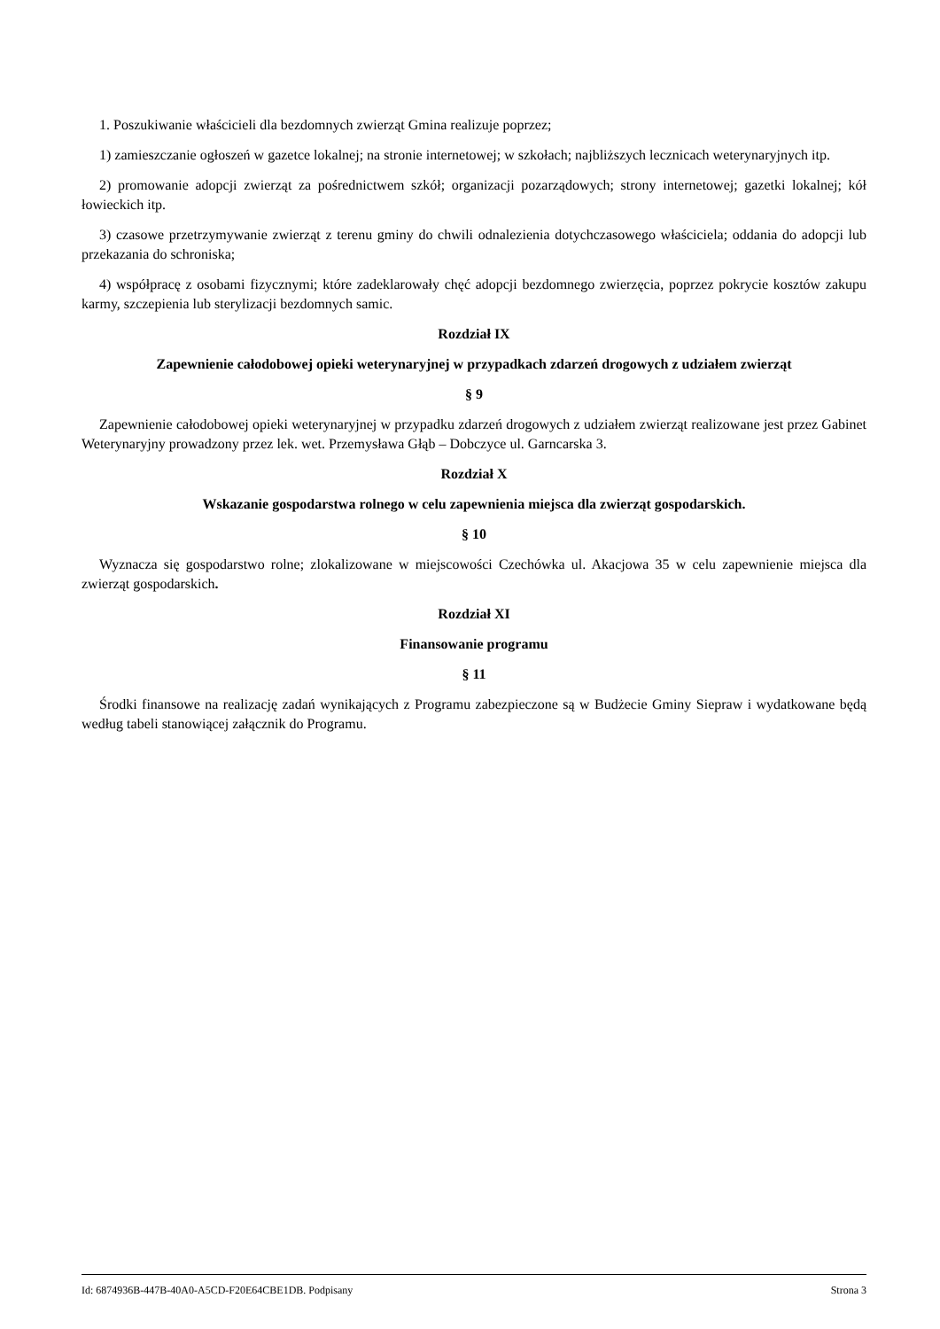1. Poszukiwanie właścicieli dla bezdomnych zwierząt Gmina realizuje poprzez;
1) zamieszczanie ogłoszeń w gazetce lokalnej; na stronie internetowej; w szkołach; najbliższych lecznicach weterynaryjnych itp.
2) promowanie adopcji zwierząt za pośrednictwem szkół; organizacji pozarządowych; strony internetowej; gazetki lokalnej; kół łowieckich itp.
3) czasowe przetrzymywanie zwierząt z terenu gminy do chwili odnalezienia dotychczasowego właściciela; oddania do adopcji lub przekazania do schroniska;
4) współpracę z osobami fizycznymi; które zadeklarowały chęć adopcji bezdomnego zwierzęcia, poprzez pokrycie kosztów zakupu karmy, szczepienia lub sterylizacji bezdomnych samic.
Rozdział IX
Zapewnienie całodobowej opieki weterynaryjnej w przypadkach zdarzeń drogowych z udziałem zwierząt
§ 9
Zapewnienie całodobowej opieki weterynaryjnej w przypadku zdarzeń drogowych z udziałem zwierząt realizowane jest przez Gabinet Weterynaryjny prowadzony przez lek. wet. Przemysława Głąb – Dobczyce ul. Garncarska 3.
Rozdział X
Wskazanie gospodarstwa rolnego w celu zapewnienia miejsca dla zwierząt gospodarskich.
§ 10
Wyznacza się gospodarstwo rolne; zlokalizowane w miejscowości Czechówka ul. Akacjowa 35 w celu zapewnienie miejsca dla zwierząt gospodarskich.
Rozdział XI
Finansowanie programu
§ 11
Środki finansowe na realizację zadań wynikających z Programu zabezpieczone są w Budżecie Gminy Siepraw i wydatkowane będą według tabeli stanowiącej załącznik do Programu.
Id: 6874936B-447B-40A0-A5CD-F20E64CBE1DB. Podpisany Strona 3